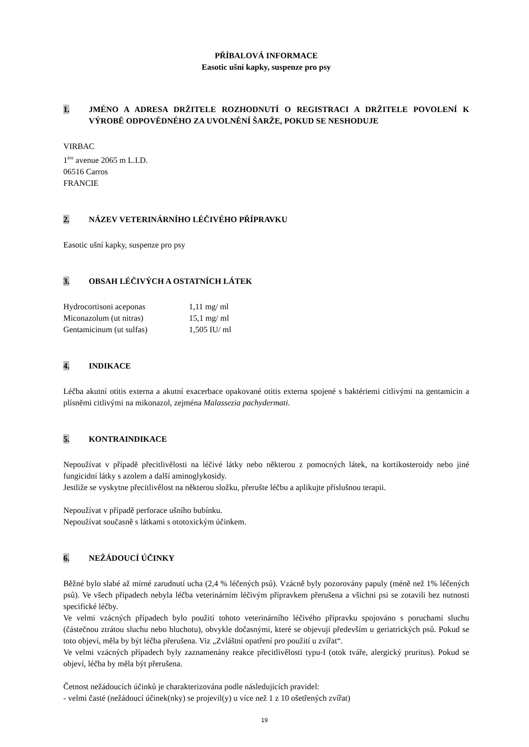PŘÍBALOVÁ INFORMACE
Easotic ušní kapky, suspenze pro psy
1. JMÉNO A ADRESA DRŽITELE ROZHODNUTÍ O REGISTRACI A DRŽITELE POVOLENÍ K VÝROBĚ ODPOVĚDNÉHO ZA UVOLNĚNÍ ŠARŽE, POKUD SE NESHODUJE
VIRBAC
1<sup>ère</sup> avenue 2065 m L.I.D.
06516 Carros
FRANCIE
2. NÁZEV VETERINÁRNÍHO LÉČIVÉHO PŘÍPRAVKU
Easotic ušní kapky, suspenze pro psy
3. OBSAH LÉČIVÝCH A OSTATNÍCH LÁTEK
| Hydrocortisoni aceponas | 1,11 mg/ ml |
| Miconazolum (ut nitras) | 15,1 mg/ ml |
| Gentamicinum (ut sulfas) | 1,505 IU/ ml |
4. INDIKACE
Léčba akutní otitis externa a akutní exacerbace opakované otitis externa spojené s baktériemi citlivými na gentamicin a plísněmi citlivými na mikonazol, zejména Malassezia pachydermati.
5. KONTRAINDIKACE
Nepoužívat v případě přecitlivělosti na léčivé látky nebo některou z pomocných látek, na kortikosteroidy nebo jiné fungicidní látky s azolem a další aminoglykosidy.
Jestliže se vyskytne přecitlivělost na některou složku, přerušte léčbu a aplikujte příslušnou terapii.
Nepoužívat v případě perforace ušního bubínku.
Nepoužívat současně s látkami s ototoxickým účinkem.
6. NEŽÁDOUCÍ ÚČINKY
Běžné bylo slabé až mírné zarudnutí ucha (2,4 % léčených psů). Vzácně byly pozorovány papuly (méně než 1% léčených psů). Ve všech případech nebyla léčba veterinárním léčivým přípravkem přerušena a všichni psi se zotavili bez nutnosti specifické léčby.
Ve velmi vzácných případech bylo použití tohoto veterinárního léčivého přípravku spojováno s poruchami sluchu (částečnou ztrátou sluchu nebo hluchotu), obvykle dočasnými, které se objevují především u geriatrických psů. Pokud se toto objeví, měla by být léčba přerušena. Viz „Zvláštní opatření pro použití u zvířat“.
Ve velmi vzácných případech byly zaznamenány reakce přecitlivělosti typu-I (otok tváře, alergický pruritus). Pokud se objeví, léčba by měla být přerušena.
Četnost nežádoucích účinků je charakterizována podle následujících pravidel:
- velmi časté (nežádoucí účinek(nky) se projevil(y) u více než 1 z 10 ošetřených zvířat)
19